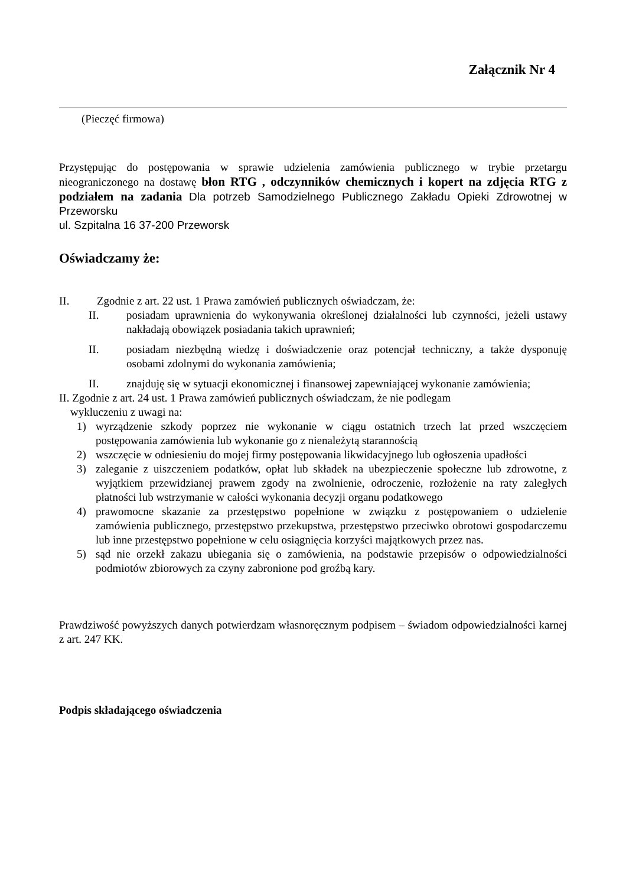Załącznik Nr 4
(Pieczęć firmowa)
Przystępując do postępowania w sprawie udzielenia zamówienia publicznego w trybie przetargu nieograniczonego na dostawę błon RTG , odczynników chemicznych i kopert na zdjęcia RTG z podziałem na zadania Dla potrzeb Samodzielnego Publicznego Zakładu Opieki Zdrowotnej w Przeworsku
ul. Szpitalna 16 37-200 Przeworsk
Oświadczamy że:
II. Zgodnie z art. 22 ust. 1 Prawa zamówień publicznych oświadczam, że:
II. posiadam uprawnienia do wykonywania określonej działalności lub czynności, jeżeli ustawy nakładają obowiązek posiadania takich uprawnień;
II. posiadam niezbędną wiedzę i doświadczenie oraz potencjał techniczny, a także dysponuję osobami zdolnymi do wykonania zamówienia;
II. znajduję się w sytuacji ekonomicznej i finansowej zapewniającej wykonanie zamówienia;
II. Zgodnie z art. 24 ust. 1 Prawa zamówień publicznych oświadczam, że nie podlegam
wykluczeniu z uwagi na:
1) wyrządzenie szkody poprzez nie wykonanie w ciągu ostatnich trzech lat przed wszczęciem postępowania zamówienia lub wykonanie go z nienależytą starannością
2) wszczęcie w odniesieniu do mojej firmy postępowania likwidacyjnego lub ogłoszenia upadłości
3) zaleganie z uiszczeniem podatków, opłat lub składek na ubezpieczenie społeczne lub zdrowotne, z wyjątkiem przewidzianej prawem zgody na zwolnienie, odroczenie, rozłożenie na raty zaległych płatności lub wstrzymanie w całości wykonania decyzji organu podatkowego
4) prawomocne skazanie za przestępstwo popełnione w związku z postępowaniem o udzielenie zamówienia publicznego, przestępstwo przekupstwa, przestępstwo przeciwko obrotowi gospodarczemu lub inne przestępstwo popełnione w celu osiągnięcia korzyści majątkowych przez nas.
5) sąd nie orzekł zakazu ubiegania się o zamówienia, na podstawie przepisów o odpowiedzialności podmiotów zbiorowych za czyny zabronione pod groźbą kary.
Prawdziwość powyższych danych potwierdzam własnoręcznym podpisem – świadom odpowiedzialności karnej z art. 247 KK.
Podpis składającego oświadczenia